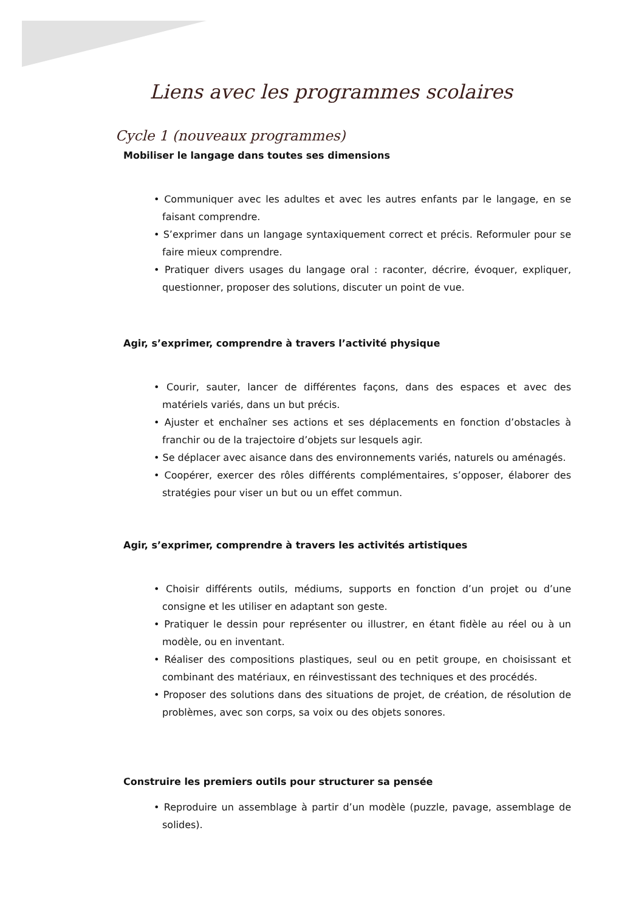Liens avec les programmes scolaires
Cycle 1 (nouveaux programmes)
Mobiliser le langage dans toutes ses dimensions
• Communiquer avec les adultes et avec les autres enfants par le langage, en se faisant comprendre.
• S’exprimer dans un langage syntaxiquement correct et précis. Reformuler pour se faire mieux comprendre.
• Pratiquer divers usages du langage oral : raconter, décrire, évoquer, expliquer, questionner, proposer des solutions, discuter un point de vue.
Agir, s’exprimer, comprendre à travers l’activité physique
• Courir, sauter, lancer de différentes façons, dans des espaces et avec des matériels variés, dans un but précis.
• Ajuster et enchaîner ses actions et ses déplacements en fonction d’obstacles à franchir ou de la trajectoire d’objets sur lesquels agir.
• Se déplacer avec aisance dans des environnements variés, naturels ou aménagés.
• Coopérer, exercer des rôles différents complémentaires, s’opposer, élaborer des stratégies pour viser un but ou un effet commun.
Agir, s’exprimer, comprendre à travers les activités artistiques
• Choisir différents outils, médiums, supports en fonction d’un projet ou d’une consigne et les utiliser en adaptant son geste.
• Pratiquer le dessin pour représenter ou illustrer, en étant fidèle au réel ou à un modèle, ou en inventant.
• Réaliser des compositions plastiques, seul ou en petit groupe, en choisissant et combinant des matériaux, en réinvestissant des techniques et des procédés.
• Proposer des solutions dans des situations de projet, de création, de résolution de problèmes, avec son corps, sa voix ou des objets sonores.
Construire les premiers outils pour structurer sa pensée
• Reproduire un assemblage à partir d’un modèle (puzzle, pavage, assemblage de solides).